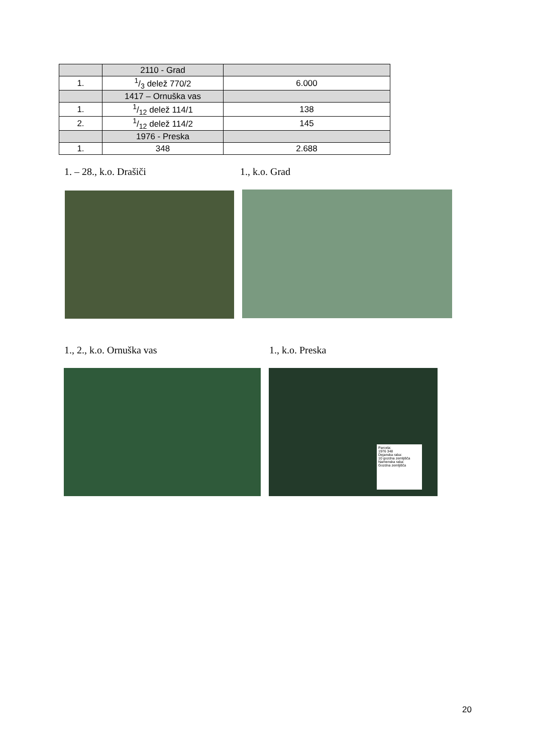| | 2110 - Grad | |
| 1. | 1/3 delež 770/2 | 6.000 |
| | 1417 – Ornuška vas | |
| 1. | 1/12 delež 114/1 | 138 |
| 2. | 1/12 delež 114/2 | 145 |
| | 1976 - Preska | |
| 1. | 348 | 2.688 |
1. – 28., k.o. Drašiči 1., k.o. Grad
1., 2., k.o. Ornuška vas 1., k.o. Preska
Parcela:
1976 348
Dejanska raba:
10 gozdna zemljišča
Namenska raba:
Gozdna zemljišča
20